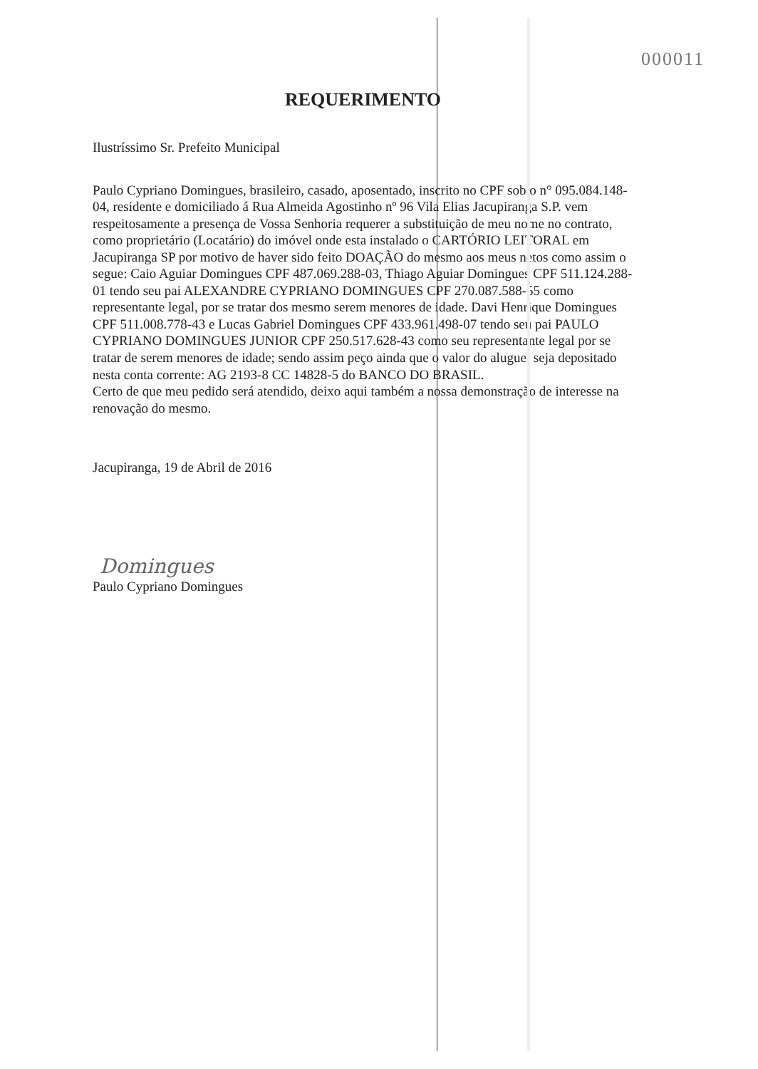000011
REQUERIMENTO
Ilustríssimo Sr. Prefeito Municipal
Paulo Cypriano Domingues, brasileiro, casado, aposentado, inscrito no CPF sob o n° 095.084.148-04, residente e domiciliado á Rua Almeida Agostinho nº 96 Vila Elias Jacupiranga S.P. vem respeitosamente a presença de Vossa Senhoria requerer a substituição de meu nome no contrato, como proprietário (Locatário) do imóvel onde esta instalado o CARTÓRIO LEITORAL em Jacupiranga SP por motivo de haver sido feito DOAÇÃO do mesmo aos meus netos como assim o segue: Caio Aguiar Domingues CPF 487.069.288-03, Thiago Aguiar Domingues CPF 511.124.288-01 tendo seu pai ALEXANDRE CYPRIANO DOMINGUES CPF 270.087.588-55 como representante legal, por se tratar dos mesmo serem menores de idade. Davi Henrique Domingues CPF 511.008.778-43 e Lucas Gabriel Domingues CPF 433.961.498-07 tendo seu pai PAULO CYPRIANO DOMINGUES JUNIOR CPF 250.517.628-43 como seu representante legal por se tratar de serem menores de idade; sendo assim peço ainda que o valor do aluguel seja depositado nesta conta corrente: AG 2193-8 CC 14828-5 do BANCO DO BRASIL.
Certo de que meu pedido será atendido, deixo aqui também a nossa demonstração de interesse na renovação do mesmo.
Jacupiranga, 19 de Abril de 2016
Domingues
Paulo Cypriano Domingues